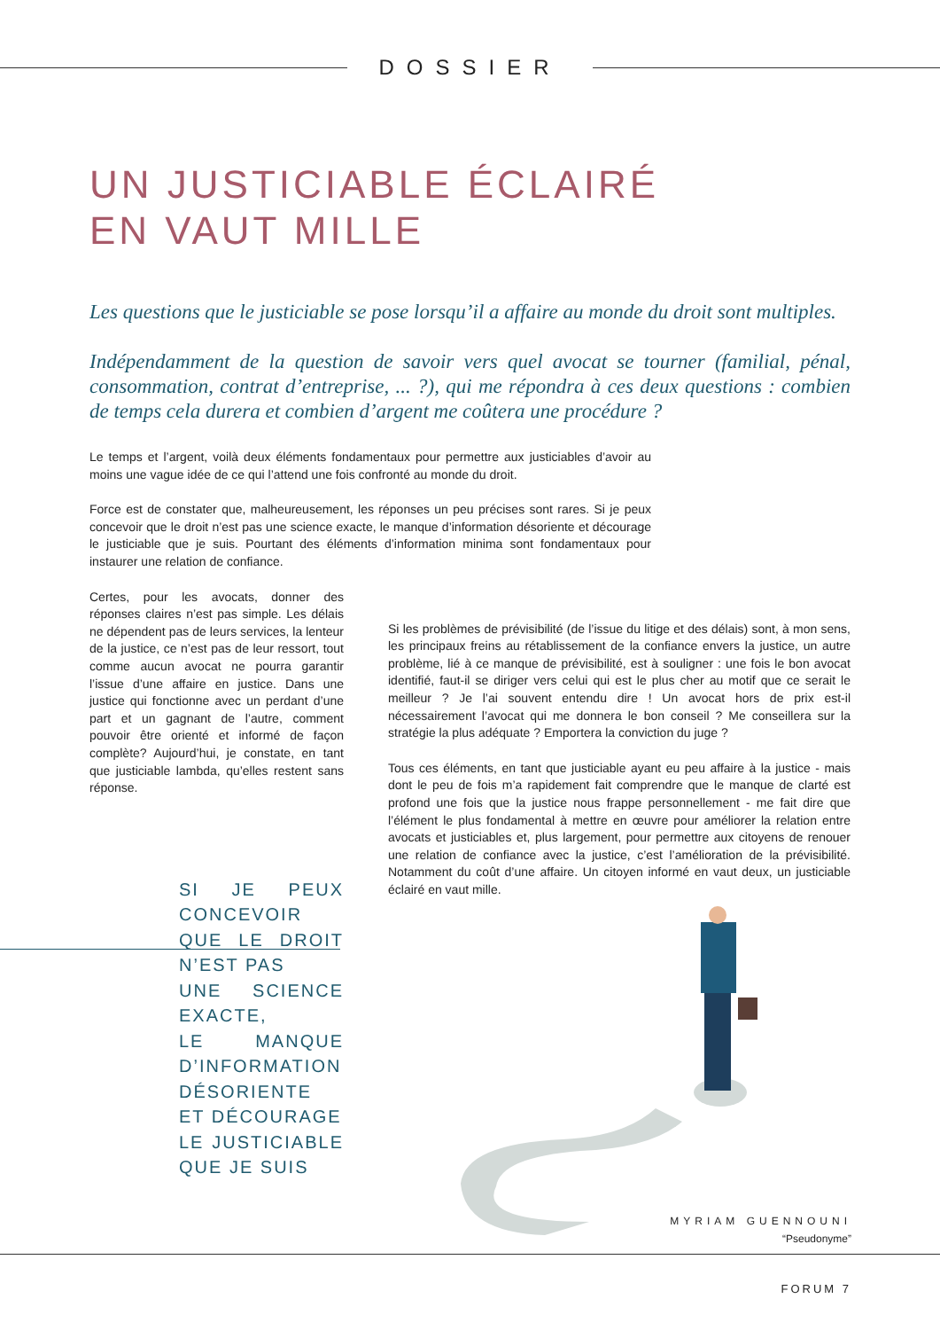DOSSIER
UN JUSTICIABLE ÉCLAIRÉ
EN VAUT MILLE
Les questions que le justiciable se pose lorsqu’il a affaire au monde du droit sont multiples.
Indépendamment de la question de savoir vers quel avocat se tourner (familial, pénal, consommation, contrat d’entreprise, ... ?), qui me répondra à ces deux questions : combien de temps cela durera et combien d’argent me coûtera une procédure ?
Le temps et l’argent, voilà deux éléments fondamentaux pour permettre aux justiciables d’avoir au moins une vague idée de ce qui l’attend une fois confronté au monde du droit.
Force est de constater que, malheureusement, les réponses un peu précises sont rares. Si je peux concevoir que le droit n’est pas une science exacte, le manque d’information désoriente et décourage le justiciable que je suis. Pourtant des éléments d’information minima sont fondamentaux pour instaurer une relation de confiance.
Certes, pour les avocats, donner des réponses claires n’est pas simple. Les délais ne dépendent pas de leurs services, la lenteur de la justice, ce n’est pas de leur ressort, tout comme aucun avocat ne pourra garantir l’issue d’une affaire en justice. Dans une justice qui fonctionne avec un perdant d’une part et un gagnant de l’autre, comment pouvoir être orienté et informé de façon complète? Aujourd’hui, je constate, en tant que justiciable lambda, qu’elles restent sans réponse.
SI JE PEUX CONCEVOIR
QUE LE DROIT N’EST PAS
UNE SCIENCE EXACTE,
LE MANQUE D’INFORMATION
DÉSORIENTE ET DÉCOURAGE
LE JUSTICIABLE QUE JE SUIS
Si les problèmes de prévisibilité (de l’issue du litige et des délais) sont, à mon sens, les principaux freins au rétablissement de la confiance envers la justice, un autre problème, lié à ce manque de prévisibilité, est à souligner : une fois le bon avocat identifié, faut-il se diriger vers celui qui est le plus cher au motif que ce serait le meilleur ? Je l’ai souvent entendu dire ! Un avocat hors de prix est-il nécessairement l’avocat qui me donnera le bon conseil ? Me conseillera sur la stratégie la plus adéquate ? Emportera la conviction du juge ?
Tous ces éléments, en tant que justiciable ayant eu peu affaire à la justice - mais dont le peu de fois m’a rapidement fait comprendre que le manque de clarté est profond une fois que la justice nous frappe personnellement - me fait dire que l’élément le plus fondamental à mettre en œuvre pour améliorer la relation entre avocats et justiciables et, plus largement, pour permettre aux citoyens de renouer une relation de confiance avec la justice, c’est l’amélioration de la prévisibilité. Notamment du coût d’une affaire. Un citoyen informé en vaut deux, un justiciable éclairé en vaut mille.
MYRIAM GUENNOUNI
“Pseudonyme”
FORUM 7